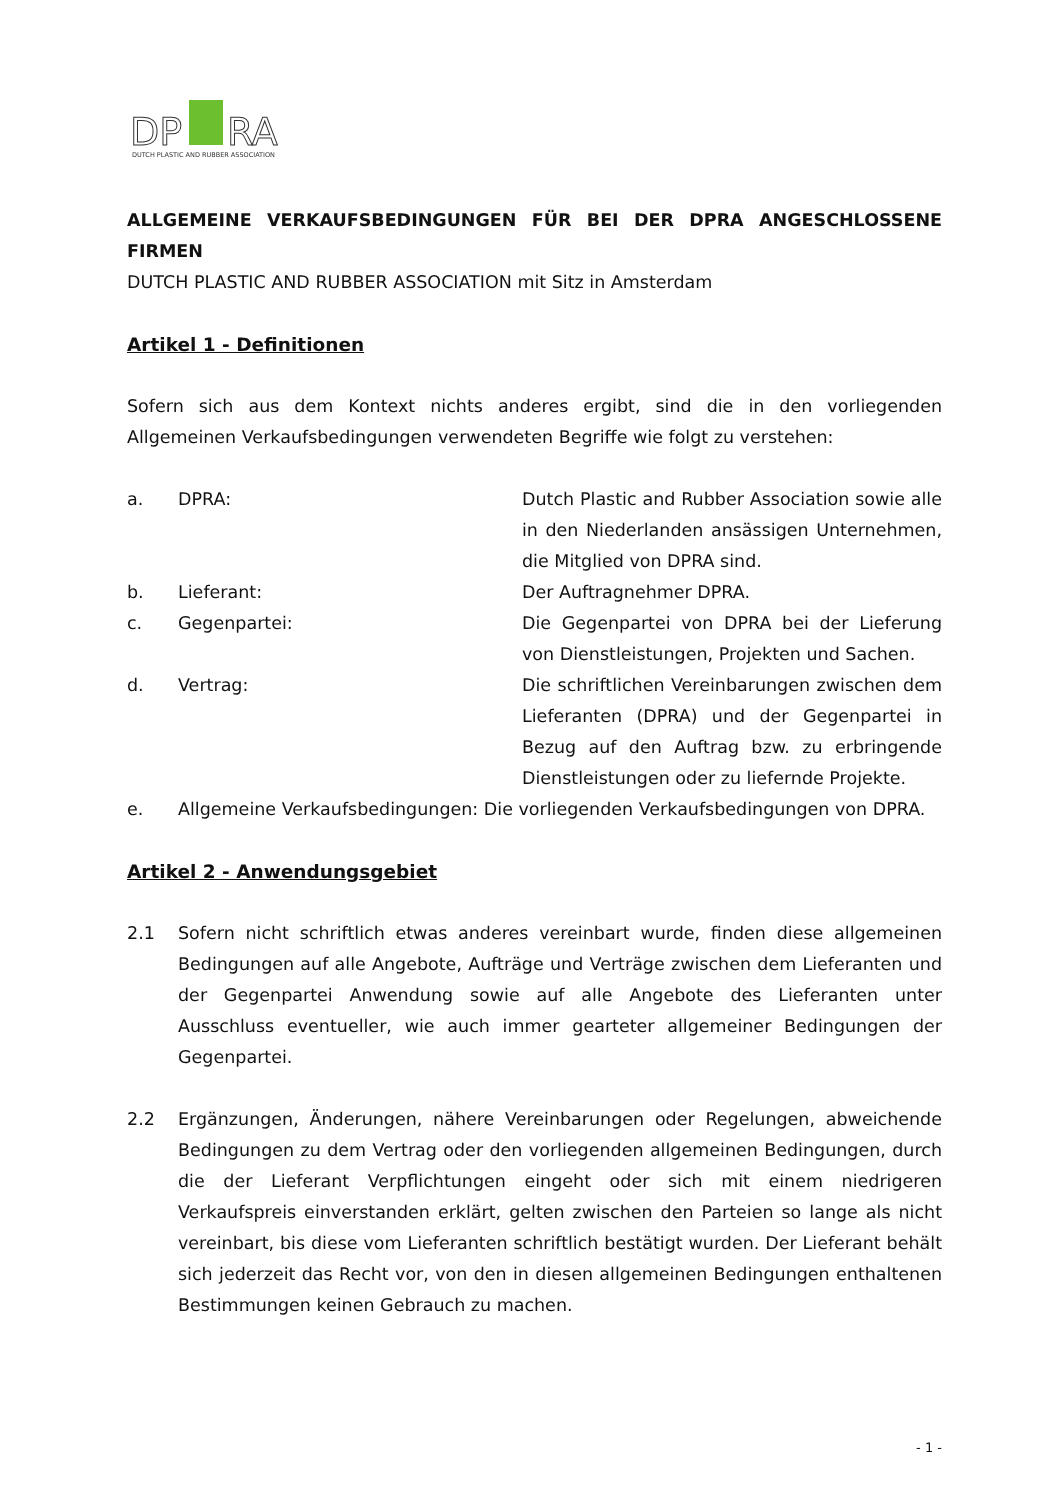DP
RA
DUTCH PLASTIC AND RUBBER ASSOCIATION
ALLGEMEINE VERKAUFSBEDINGUNGEN FÜR BEI DER DPRA ANGESCHLOSSENE FIRMEN
DUTCH PLASTIC AND RUBBER ASSOCIATION mit Sitz in Amsterdam
Artikel 1 - Definitionen
Sofern sich aus dem Kontext nichts anderes ergibt, sind die in den vorliegenden Allgemeinen Verkaufsbedingungen verwendeten Begriffe wie folgt zu verstehen:
a. DPRA: Dutch Plastic and Rubber Association sowie alle in den Niederlanden ansässigen Unternehmen, die Mitglied von DPRA sind.
b. Lieferant: Der Auftragnehmer DPRA.
c. Gegenpartei: Die Gegenpartei von DPRA bei der Lieferung von Dienstleistungen, Projekten und Sachen.
d. Vertrag: Die schriftlichen Vereinbarungen zwischen dem Lieferanten (DPRA) und der Gegenpartei in Bezug auf den Auftrag bzw. zu erbringende Dienstleistungen oder zu liefernde Projekte.
e. Allgemeine Verkaufsbedingungen: Die vorliegenden Verkaufsbedingungen von DPRA.
Artikel 2 - Anwendungsgebiet
2.1 Sofern nicht schriftlich etwas anderes vereinbart wurde, finden diese allgemeinen Bedingungen auf alle Angebote, Aufträge und Verträge zwischen dem Lieferanten und der Gegenpartei Anwendung sowie auf alle Angebote des Lieferanten unter Ausschluss eventueller, wie auch immer gearteter allgemeiner Bedingungen der Gegenpartei.
2.2 Ergänzungen, Änderungen, nähere Vereinbarungen oder Regelungen, abweichende Bedingungen zu dem Vertrag oder den vorliegenden allgemeinen Bedingungen, durch die der Lieferant Verpflichtungen eingeht oder sich mit einem niedrigeren Verkaufspreis einverstanden erklärt, gelten zwischen den Parteien so lange als nicht vereinbart, bis diese vom Lieferanten schriftlich bestätigt wurden. Der Lieferant behält sich jederzeit das Recht vor, von den in diesen allgemeinen Bedingungen enthaltenen Bestimmungen keinen Gebrauch zu machen.
- 1 -